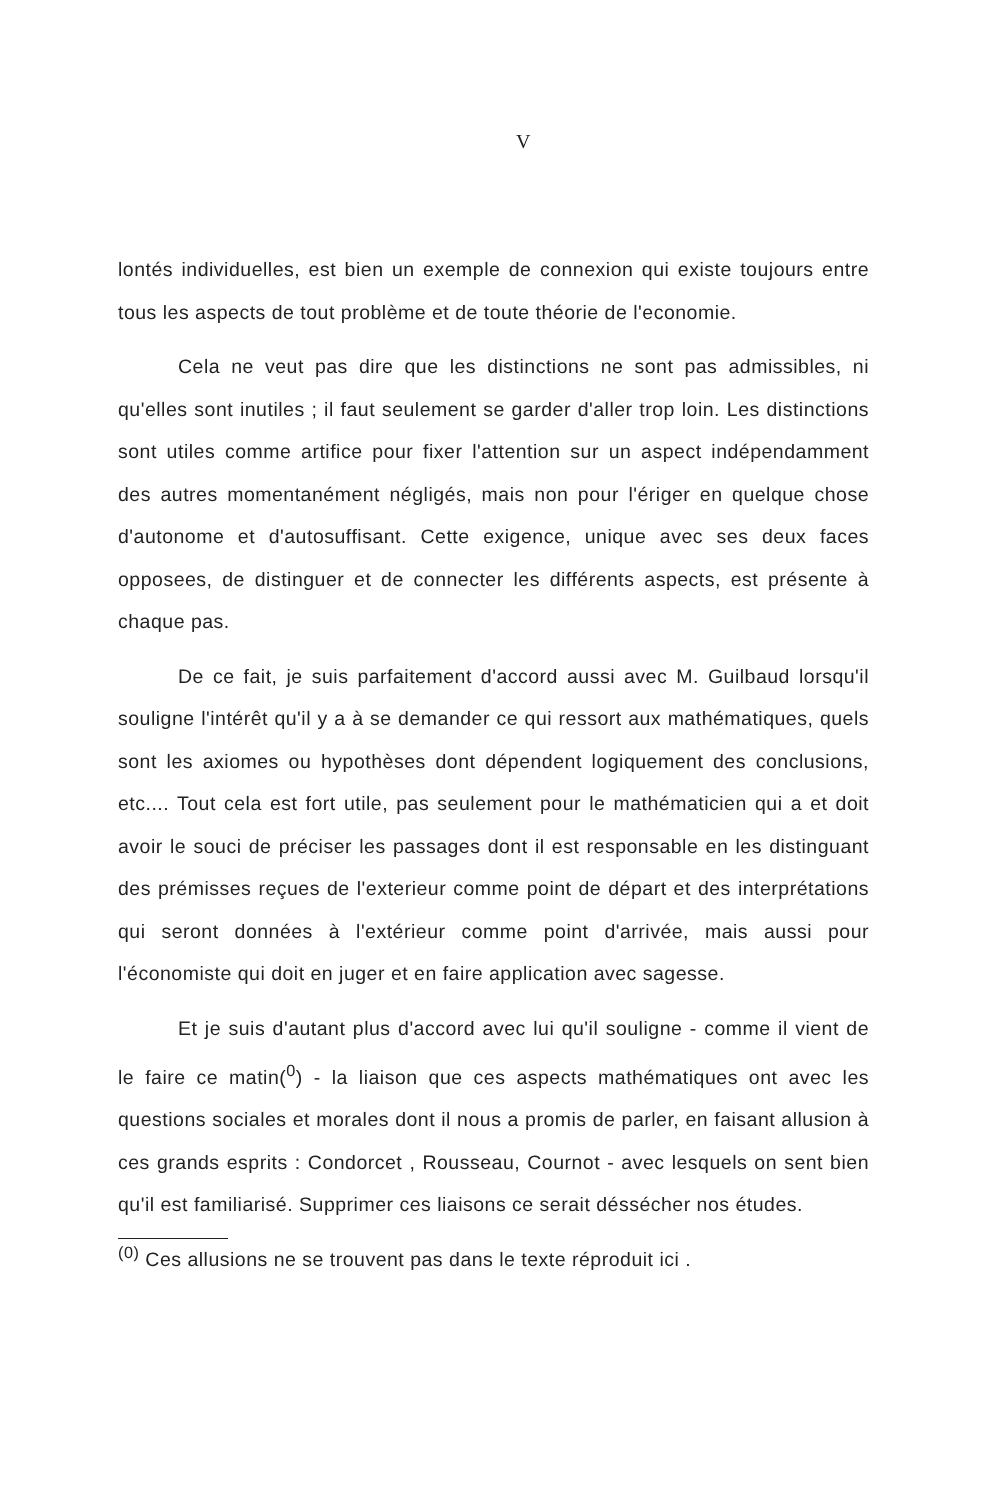V
lontés individuelles, est bien un exemple de connexion qui existe toujours entre tous les aspects de tout problème et de toute théorie de l'economie.
Cela ne veut pas dire que les distinctions ne sont pas admissibles, ni qu'elles sont inutiles ; il faut seulement se garder d'aller trop loin. Les distinctions sont utiles comme artifice pour fixer l'attention sur un aspect indépendamment des autres momentanément négligés, mais non pour l'ériger en quelque chose d'autonome et d'autosuffisant. Cette exigence, unique avec ses deux faces opposees, de distinguer et de connecter les différents aspects, est présente à chaque pas.
De ce fait, je suis parfaitement d'accord aussi avec M. Guilbaud lorsqu'il souligne l'intérêt qu'il y a à se demander ce qui ressort aux mathématiques, quels sont les axiomes ou hypothèses dont dépendent logiquement des conclusions, etc.... Tout cela est fort utile, pas seulement pour le mathématicien qui a et doit avoir le souci de préciser les passages dont il est responsable en les distinguant des prémisses reçues de l'exterieur comme point de départ et des interprétations qui seront données à l'extérieur comme point d'arrivée, mais aussi pour l'économiste qui doit en juger et en faire application avec sagesse.
Et je suis d'autant plus d'accord avec lui qu'il souligne - comme il vient de le faire ce matin(<sup>0</sup>) - la liaison que ces aspects mathématiques ont avec les questions sociales et morales dont il nous a promis de parler, en faisant allusion à ces grands esprits : Condorcet , Rousseau, Cournot - avec lesquels on sent bien qu'il est familiarisé. Supprimer ces liaisons ce serait déssécher nos études.
<sup>(0)</sup> Ces allusions ne se trouvent pas dans le texte réproduit ici .